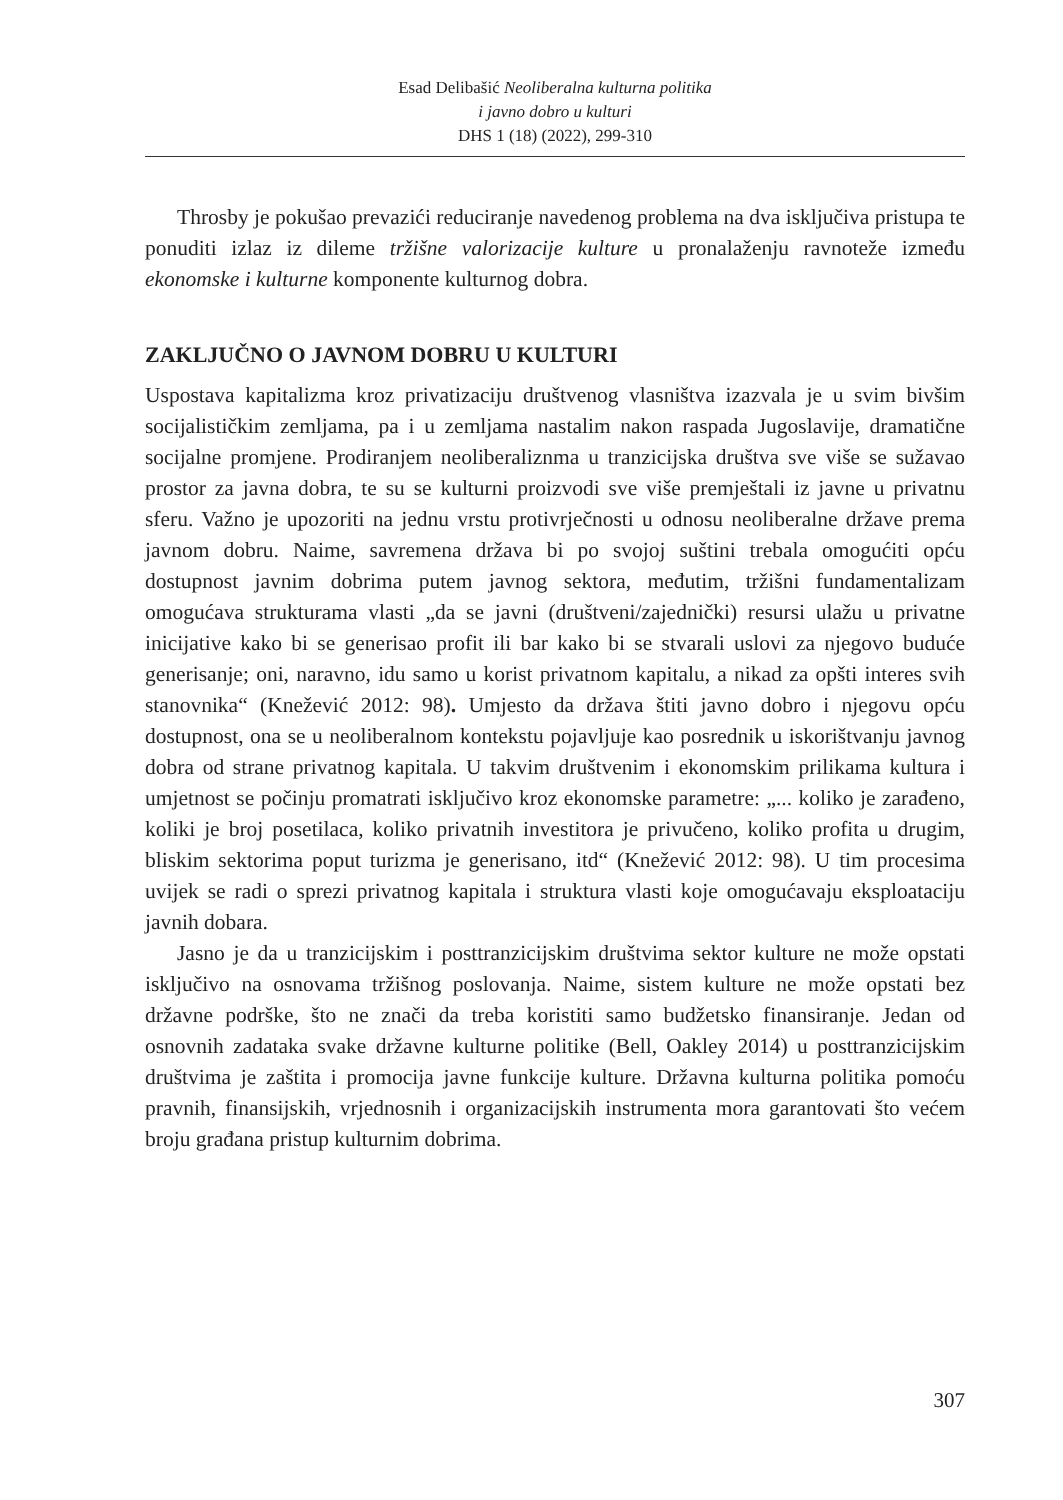Esad Delibašić Neoliberalna kulturna politika
i javno dobro u kulturi
DHS 1 (18) (2022), 299-310
Throsby je pokušao prevazići reduciranje navedenog problema na dva isključiva pristupa te ponuditi izlaz iz dileme tržišne valorizacije kulture u pronalaženju ravnoteže između ekonomske i kulturne komponente kulturnog dobra.
ZAKLJUČNO O JAVNOM DOBRU U KULTURI
Uspostava kapitalizma kroz privatizaciju društvenog vlasništva izazvala je u svim bivšim socijalističkim zemljama, pa i u zemljama nastalim nakon raspada Jugoslavije, dramatične socijalne promjene. Prodiranjem neoliberaliznma u tranzicijska društva sve više se sužavao prostor za javna dobra, te su se kulturni proizvodi sve više premještali iz javne u privatnu sferu. Važno je upozoriti na jednu vrstu protivrječnosti u odnosu neoliberalne države prema javnom dobru. Naime, savremena država bi po svojoj suštini trebala omogućiti opću dostupnost javnim dobrima putem javnog sektora, međutim, tržišni fundamentalizam omogućava strukturama vlasti „da se javni (društveni/zajednički) resursi ulažu u privatne inicijative kako bi se generisao profit ili bar kako bi se stvarali uslovi za njegovo buduće generisanje; oni, naravno, idu samo u korist privatnom kapitalu, a nikad za opšti interes svih stanovnika“ (Knežević 2012: 98). Umjesto da država štiti javno dobro i njegovu opću dostupnost, ona se u neoliberalnom kontekstu pojavljuje kao posrednik u iskorištvanju javnog dobra od strane privatnog kapitala. U takvim društvenim i ekonomskim prilikama kultura i umjetnost se počinju promatrati isključivo kroz ekonomske parametre: „... koliko je zarađeno, koliki je broj posetilaca, koliko privatnih investitora je privučeno, koliko profita u drugim, bliskim sektorima poput turizma je generisano, itd“ (Knežević 2012: 98). U tim procesima uvijek se radi o sprezi privatnog kapitala i struktura vlasti koje omogućavaju eksploataciju javnih dobara.
Jasno je da u tranzicijskim i posttranzicijskim društvima sektor kulture ne može opstati isključivo na osnovama tržišnog poslovanja. Naime, sistem kulture ne može opstati bez državne podrške, što ne znači da treba koristiti samo budžetsko finansiranje. Jedan od osnovnih zadataka svake državne kulturne politike (Bell, Oakley 2014) u posttranzicijskim društvima je zaštita i promocija javne funkcije kulture. Državna kulturna politika pomoću pravnih, finansijskih, vrjednosnih i organizacijskih instrumenta mora garantovati što većem broju građana pristup kulturnim dobrima.
307